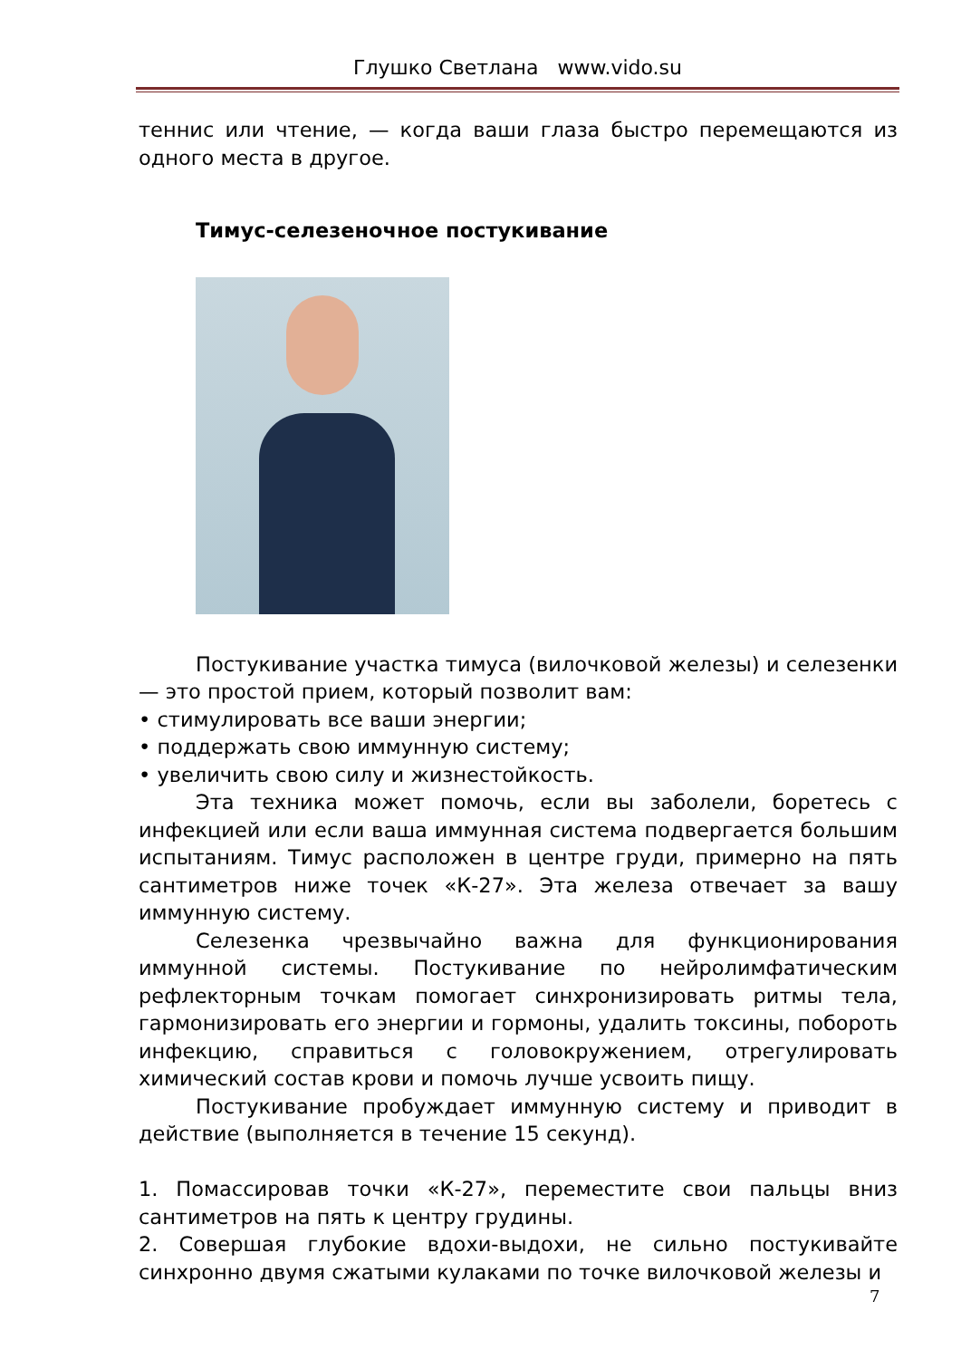Глушко Светлана www.vido.su
теннис или чтение, — когда ваши глаза быстро перемещаются из одного места в другое.
Тимус-селезеночное постукивание
Постукивание участка тимуса (вилочковой железы) и селезенки — это простой прием, который позволит вам:
• стимулировать все ваши энергии;
• поддержать свою иммунную систему;
• увеличить свою силу и жизнестойкость.
Эта техника может помочь, если вы заболели, боретесь с инфекцией или если ваша иммунная система подвергается большим испытаниям. Тимус расположен в центре груди, примерно на пять сантиметров ниже точек «К-27». Эта железа отвечает за вашу иммунную систему.
Селезенка чрезвычайно важна для функционирования иммунной системы. Постукивание по нейролимфатическим рефлекторным точкам помогает синхронизировать ритмы тела, гармонизировать его энергии и гормоны, удалить токсины, побороть инфекцию, справиться с головокружением, отрегулировать химический состав крови и помочь лучше усвоить пищу.
Постукивание пробуждает иммунную систему и приводит в действие (выполняется в течение 15 секунд).
1. Помассировав точки «К-27», переместите свои пальцы вниз сантиметров на пять к центру грудины.
2. Совершая глубокие вдохи-выдохи, не сильно постукивайте синхронно двумя сжатыми кулаками по точке вилочковой железы и
7